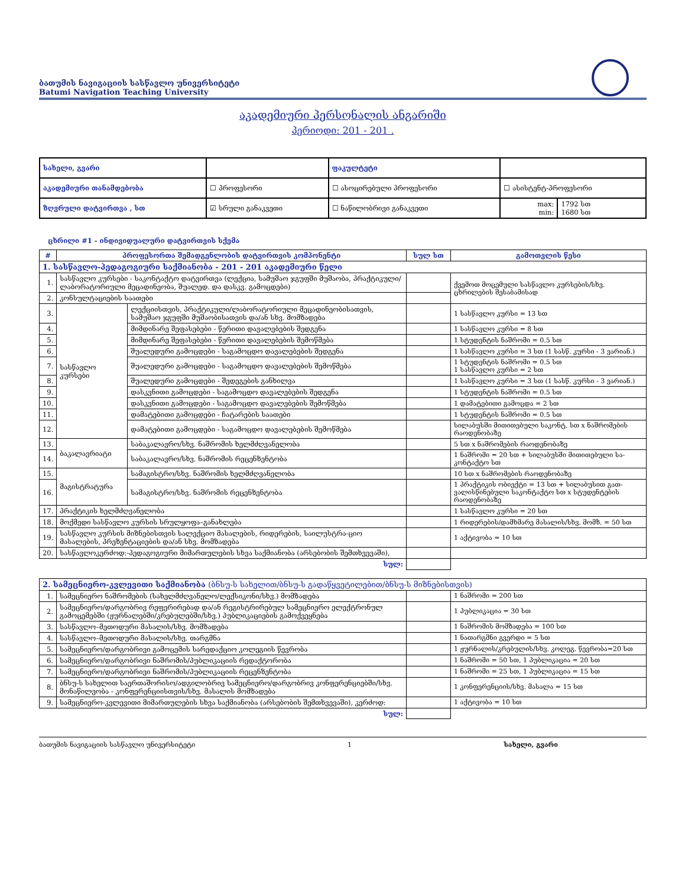ბათუმის ნავიგაციის სასწავლო უნივერსიტეტი
Batumi Navigation Teaching University
აკადემიური პერსონალის ანგარიში
პერიოდი: 201 - 201 .
| სახელი, გვარი | | | ფაკულტეტი | | |
| აკადემიური თანამდებობა | ☐ პროფესორი | ☐ ასოცირებული პროფესორი | | ☐ ასისტენტ-პროფესორი | |
| ზღვრული დატვირთვა , სთ | ☑ სრული განაკვეთი | ☐ ნაწილობრივი განაკვეთი | | max: min: | 1792 სთ 1680 სთ |
ცხრილი #1 - ინდივიდუალური დატვირთვის სქემა
| # | პროფესორთა შემადგენლობის დატვირთვის კომპონენტი | | სულ სთ | გამოთვლის წესი |
| --- | --- | --- | --- | --- |
| 1. სასწავლო-პედაგოგიური საქმიანობა - 201 - 201 აკადემიური წელი | | | | |
| 1. | სასწავლო კურსები - საკონტაქტო დატვირთვა (ლექცია, სამუშაო ჯგუფში მუშაობა, პრაქტიკული/ლაბორატორიული მეცადინეობა, შუალედ. და დასკვ. გამოცდები) | | | ქვემოთ მოცემული სასწავლო კურსების/სხვ. ცხრილების შესაბამისად |
| 2. | კონსულტაციების საათები | | | |
| 3. | სასწავლო კურსები | ლექციისთვის, პრაქტიკული/ლაბორატორიული მეცადინეობი­სათვის, სამუშაო ჯგუფში მუშაობისათვის და/ან სხვ. მომზადება | | 1 სასწავლო კურსი = 13 სთ |
| 4. | | მიმდინარე შეფასებები - წერითი დავალებების შედგენა | | 1 სასწავლო კურსი = 8 სთ |
| 5. | | მიმდინარე შეფასებები - წერითი დავალებების შემოწმება | | 1 სტუდენტის ნაშრომი = 0.5 სთ |
| 6. | | შუალედური გამოცდები - საგამოცდო დავალებების შედგენა | | 1 სასწავლო კურსი = 3 სთ (1 სასწ. კურსი - 3 ვარიან.) |
| 7. | | შუალედური გამოცდები - საგამოცდო დავალებების შემოწმება | | 1 სტუდენტის ნაშრომი = 0.5 სთ 1 სასწავლო კურსი = 2 სთ |
| 8. | | შუალედური გამოცდები - შედეგების განხილვა | | 1 სასწავლო კურსი = 3 სთ (1 სასწ. კურსი - 3 ვარიან.) |
| 9. | | დასკვნითი გამოცდები - საგამოცდო დავალებების შედგენა | | 1 სტუდენტის ნაშრომი = 0.5 სთ |
| 10. | | დასკვნითი გამოცდები - საგამოცდო დავალებების შემოწმება | | 1 დამატებითი გამოცდა = 2 სთ |
| 11. | | დამატებითი გამოცდები - ჩატარების საათები | | 1 სტუდენტის ნაშრომი = 0.5 სთ |
| 12. | | დამატებითი გამოცდები - საგამოცდო დავალებების შემოწმება | | სილაბუსში მითითებული საკონტ. სთ x ნაშრომე­ბის რაოდენობაზე |
| 13. | ბაკალავრიატი | საბაკალავრო/სხვ. ნაშრომის ხელმძღვანელობა | | 5 სთ x ნაშრომების რაოდენობაზე |
| 14. | | საბაკალავრო/სხვ. ნაშრომის რეცენზენტობა | | 1 ნაშრომი = 20 სთ + სილაბუსში მითითებული სა­კონტაქტო სთ |
| 15. | მაგისტრატურა | სამაგისტრო/სხვ. ნაშრომის ხელმძღვანელობა | | 10 სთ x ნაშრომების რაოდენობაზე |
| 16. | | სამაგისტრო/სხვ. ნაშრომის რეცენზენტობა | | 1 პრაქტიკის ობიექტი = 13 სთ + სილაბუსით გათ­ვალისწინებული საკონტაქტო სთ x სტუდენტების რაოდენობაზე |
| 17. | პრაქტიკის ხელმძღვანელობა | | | 1 სასწავლო კურსი = 20 სთ |
| 18. | მოქმედი სასწავლო კურსის სრულყოფა–განახლება | | | 1 რიდერების/დამხმარე მასალის/სხვ. მომზ. = 50 სთ |
| 19. | სასწავლო კურსის მიზნებისთვის სალექციო მასალების, რიდერების, საილუსტრა-ციო მასალების, პრეზენტაციების და/ან სხვ. მომზადება | | | 1 აქტივობა = 10 სთ |
| 20. | სასწავლოკერძოდ:-პედაგოგიური მიმართულების სხვა საქმიანობა (არსებობის შემთხვევაში), | | | |
| სულ: | | | | |
| 2. სამეცნიერო-კვლევითი საქმიანობა (ბნსუ-ს სახელით/ბნსუ-ს გადაწყვეტილებით/ბნსუ-ს მიზნებისთვის) | | | |
| 1. | სამეცნიერო ნაშრომების (სახელმძღვანელო/ლექსიკონი/სხვ.) მომზადება | | 1 ნაშრომი = 200 სთ |
| 2. | სამეცნიერო/დარგობრივ რეფერირებად და/ან რეგისტრირებულ სამეცნიერო ელექტ­რონულ გამოცემებში (ჟურნალებში/კრებულებში/სხვ.) პუბლიკაციების გამოქვეყნება | | 1 პუბლიკაცია = 30 სთ |
| 3. | სასწავლო–მეთოდური მასალის/სხვ. მომზადება | | 1 ნაშრომის მომზადება = 100 სთ |
| 4. | სასწავლო–მეთოდური მასალის/სხვ. თარგმნა | | 1 ნათარგმნი გვერდი = 5 სთ |
| 5. | სამეცნიერო/დარგობრივი გამოცემის სარედაქციო კოლეგიის წევრობა | | 1 ჟურნალის/კრებულის/სხვ. კოლეგ. წევრობა=20 სთ |
| 6. | სამეცნიერო/დარგობრივი ნაშრომის/პუბლიკაციის რედაქტორობა | | 1 ნაშრომი = 50 სთ, 1 პუბლიკაცია = 20 სთ |
| 7. | სამეცნიერო/დარგობრივი ნაშრომის/პუბლიკაციის რეცენზენტობა | | 1 ნაშრომი = 25 სთ, 1 პუბლიკაცია = 15 სთ |
| 8. | ბნსუ-ს სახელით საერთაშორისო/ადგილობრივ სამეცნიერო/დარგობრივ კონფერენ­ციებში/სხვ. მონაწილეობა - კონფერენციისთვის/სხვ. მასალის მომზადება | | 1 კონფერენციის/სხვ. მასალა = 15 სთ |
| 9. | სამეცნიერო-კვლევითი მიმართულების სხვა საქმიანობა (არსებობის შემთხვევაში), კერძოდ: | | 1 აქტივობა = 10 სთ |
| სულ: | | | |
ბათუმის ნავიგაციის სასწავლო უნივერსიტეტი 1 სახელი, გვარი